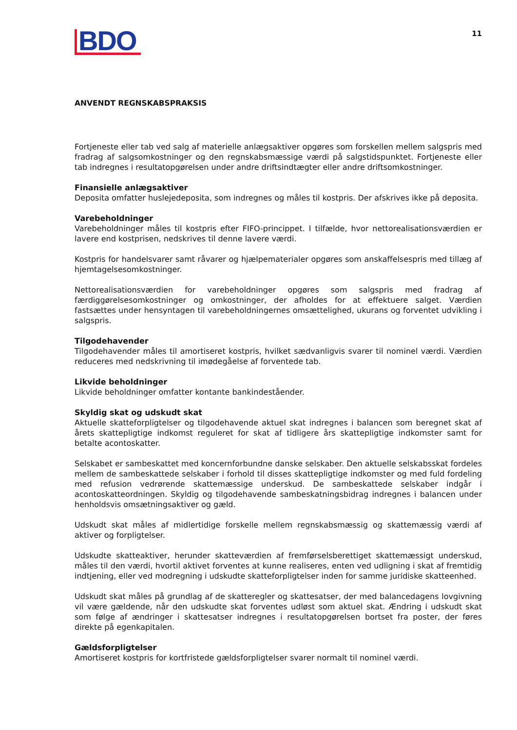BDO
11
ANVENDT REGNSKABSPRAKSIS
Fortjeneste eller tab ved salg af materielle anlægsaktiver opgøres som forskellen mellem salgspris med fradrag af salgsomkostninger og den regnskabsmæssige værdi på salgstidspunktet. Fortjeneste eller tab indregnes i resultatopgørelsen under andre driftsindtægter eller andre driftsomkostninger.
Finansielle anlægsaktiver
Deposita omfatter huslejedeposita, som indregnes og måles til kostpris. Der afskrives ikke på deposita.
Varebeholdninger
Varebeholdninger måles til kostpris efter FIFO-princippet. I tilfælde, hvor nettorealisationsværdien er lavere end kostprisen, nedskrives til denne lavere værdi.
Kostpris for handelsvarer samt råvarer og hjælpematerialer opgøres som anskaffelsespris med tillæg af hjemtagelsesomkostninger.
Nettorealisationsværdien for varebeholdninger opgøres som salgspris med fradrag af færdiggørelsesomkostninger og omkostninger, der afholdes for at effektuere salget. Værdien fastsættes under hensyntagen til varebeholdningernes omsættelighed, ukurans og forventet udvikling i salgspris.
Tilgodehavender
Tilgodehavender måles til amortiseret kostpris, hvilket sædvanligvis svarer til nominel værdi. Værdien reduceres med nedskrivning til imødegåelse af forventede tab.
Likvide beholdninger
Likvide beholdninger omfatter kontante bankindeståender.
Skyldig skat og udskudt skat
Aktuelle skatteforpligtelser og tilgodehavende aktuel skat indregnes i balancen som beregnet skat af årets skattepligtige indkomst reguleret for skat af tidligere års skattepligtige indkomster samt for betalte acontoskatter.
Selskabet er sambeskattet med koncernforbundne danske selskaber. Den aktuelle selskabsskat fordeles mellem de sambeskattede selskaber i forhold til disses skattepligtige indkomster og med fuld fordeling med refusion vedrørende skattemæssige underskud. De sambeskattede selskaber indgår i acontoskatteordningen. Skyldig og tilgodehavende sambeskatningsbidrag indregnes i balancen under henholdsvis omsætningsaktiver og gæld.
Udskudt skat måles af midlertidige forskelle mellem regnskabsmæssig og skattemæssig værdi af aktiver og forpligtelser.
Udskudte skatteaktiver, herunder skatteværdien af fremførselsberettiget skattemæssigt underskud, måles til den værdi, hvortil aktivet forventes at kunne realiseres, enten ved udligning i skat af fremtidig indtjening, eller ved modregning i udskudte skatteforpligtelser inden for samme juridiske skatteenhed.
Udskudt skat måles på grundlag af de skatteregler og skattesatser, der med balancedagens lovgivning vil være gældende, når den udskudte skat forventes udløst som aktuel skat. Ændring i udskudt skat som følge af ændringer i skattesatser indregnes i resultatopgørelsen bortset fra poster, der føres direkte på egenkapitalen.
Gældsforpligtelser
Amortiseret kostpris for kortfristede gældsforpligtelser svarer normalt til nominel værdi.